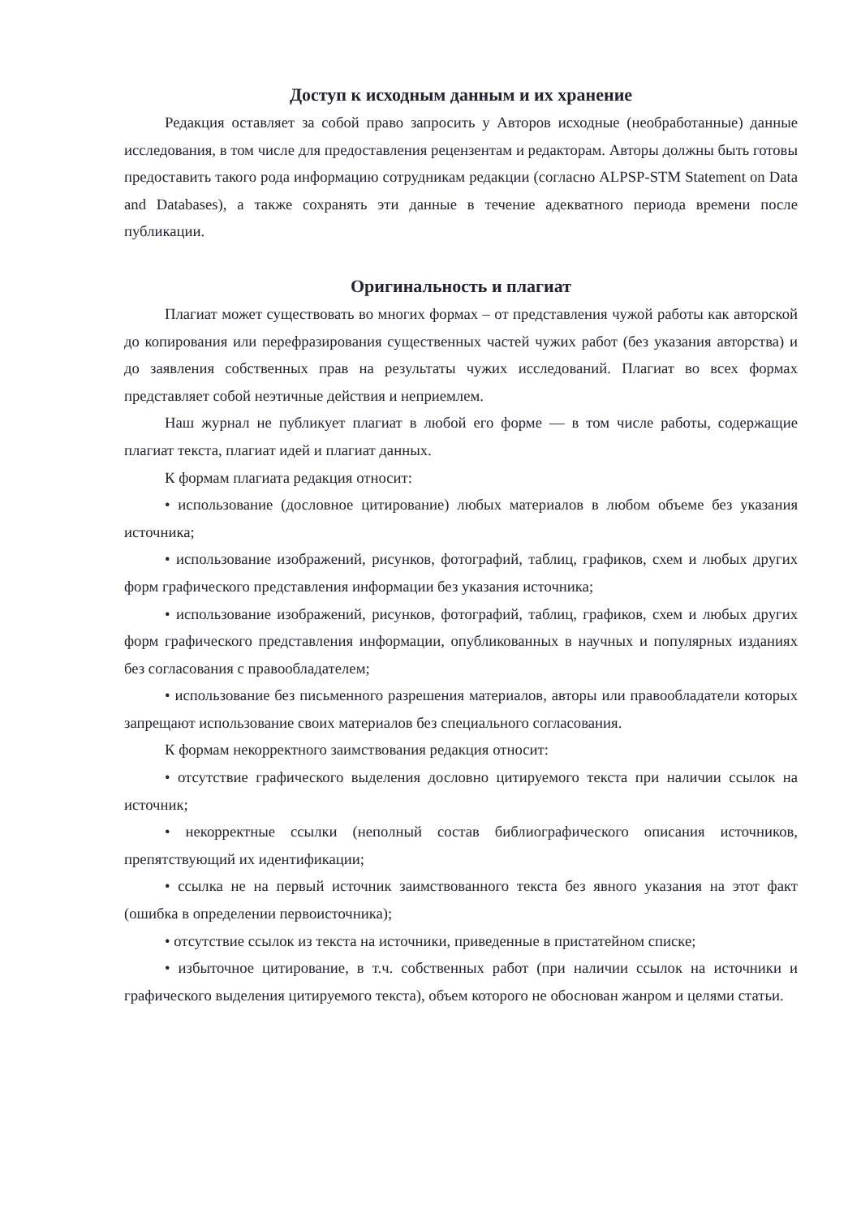Доступ к исходным данным и их хранение
Редакция оставляет за собой право запросить у Авторов исходные (необработанные) данные исследования, в том числе для предоставления рецензентам и редакторам. Авторы должны быть готовы предоставить такого рода информацию сотрудникам редакции (согласно ALPSP-STM Statement on Data and Databases), а также сохранять эти данные в течение адекватного периода времени после публикации.
Оригинальность и плагиат
Плагиат может существовать во многих формах – от представления чужой работы как авторской до копирования или перефразирования существенных частей чужих работ (без указания авторства) и до заявления собственных прав на результаты чужих исследований. Плагиат во всех формах представляет собой неэтичные действия и неприемлем.
Наш журнал не публикует плагиат в любой его форме — в том числе работы, содержащие плагиат текста, плагиат идей и плагиат данных.
К формам плагиата редакция относит:
• использование (дословное цитирование) любых материалов в любом объеме без указания источника;
• использование изображений, рисунков, фотографий, таблиц, графиков, схем и любых других форм графического представления информации без указания источника;
• использование изображений, рисунков, фотографий, таблиц, графиков, схем и любых других форм графического представления информации, опубликованных в научных и популярных изданиях без согласования с правообладателем;
• использование без письменного разрешения материалов, авторы или правообладатели которых запрещают использование своих материалов без специального согласования.
К формам некорректного заимствования редакция относит:
• отсутствие графического выделения дословно цитируемого текста при наличии ссылок на источник;
• некорректные ссылки (неполный состав библиографического описания источников, препятствующий их идентификации;
• ссылка не на первый источник заимствованного текста без явного указания на этот факт (ошибка в определении первоисточника);
• отсутствие ссылок из текста на источники, приведенные в пристатейном списке;
• избыточное цитирование, в т.ч. собственных работ (при наличии ссылок на источники и графического выделения цитируемого текста), объем которого не обоснован жанром и целями статьи.